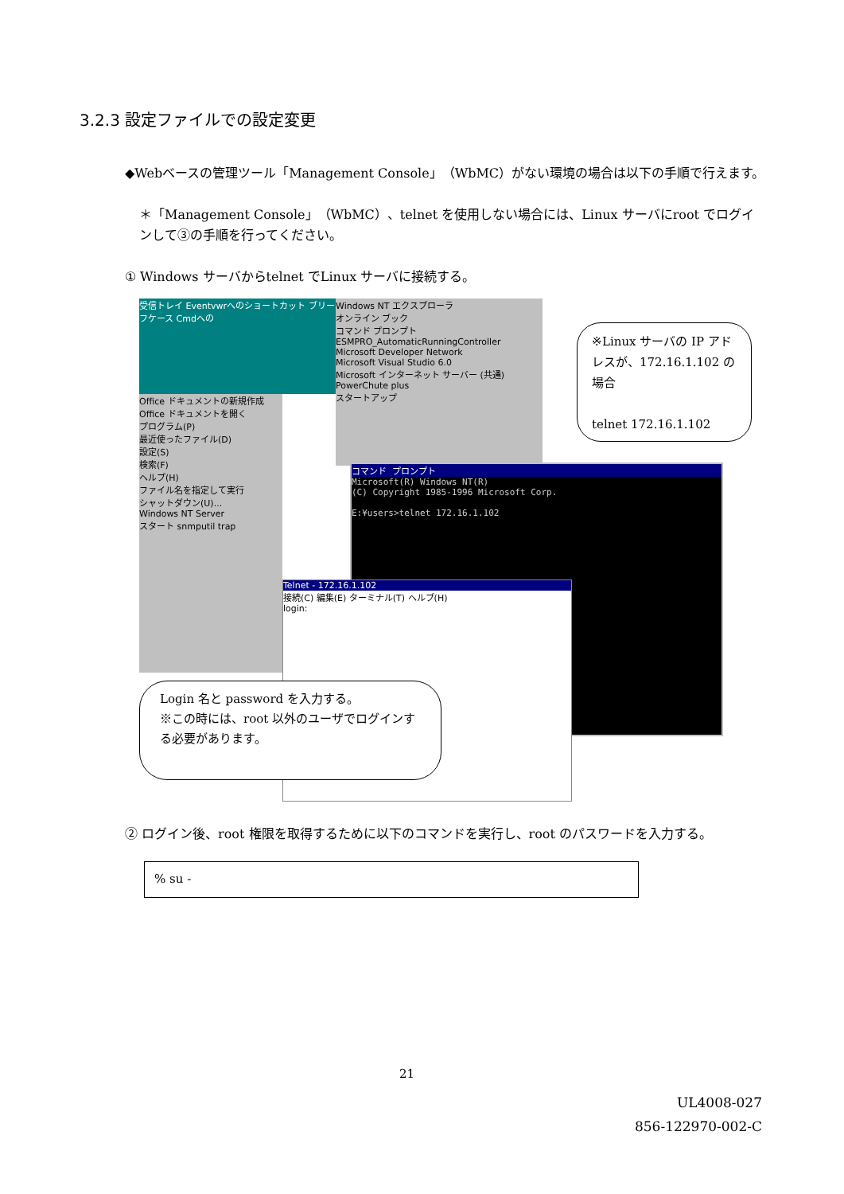3.2.3 設定ファイルでの設定変更
◆Webベースの管理ツール「Management Console」（WbMC）がない環境の場合は以下の手順で行えます。
＊「Management Console」（WbMC）、telnet を使用しない場合には、Linux サーバにroot でログインして③の手順を行ってください。
① Windows サーバからtelnet でLinux サーバに接続する。
受信トレイ Eventvwrへのショートカット ブリーフケース Cmdへの
Office ドキュメントの新規作成
Office ドキュメントを開く
プログラム(P)
最近使ったファイル(D)
設定(S)
検索(F)
ヘルプ(H)
ファイル名を指定して実行
シャットダウン(U)...
Windows NT Server
スタート snmputil trap
Windows NT エクスプローラ
オンライン ブック
コマンド プロンプト
ESMPRO_AutomaticRunningController
Microsoft Developer Network
Microsoft Visual Studio 6.0
Microsoft インターネット サーバー (共通)
PowerChute plus
スタートアップ
コマンド プロンプト
Microsoft(R) Windows NT(R)
(C) Copyright 1985-1996 Microsoft Corp.
E:¥users>telnet 172.16.1.102
Telnet - 172.16.1.102
接続(C) 編集(E) ターミナル(T) ヘルプ(H)
login:
※Linux サーバの IP アドレスが、172.16.1.102 の場合
telnet 172.16.1.102
Login 名と password を入力する。
※この時には、root 以外のユーザでログインする必要があります。
② ログイン後、root 権限を取得するために以下のコマンドを実行し、root のパスワードを入力する。
% su -
21
UL4008-027
856-122970-002-C